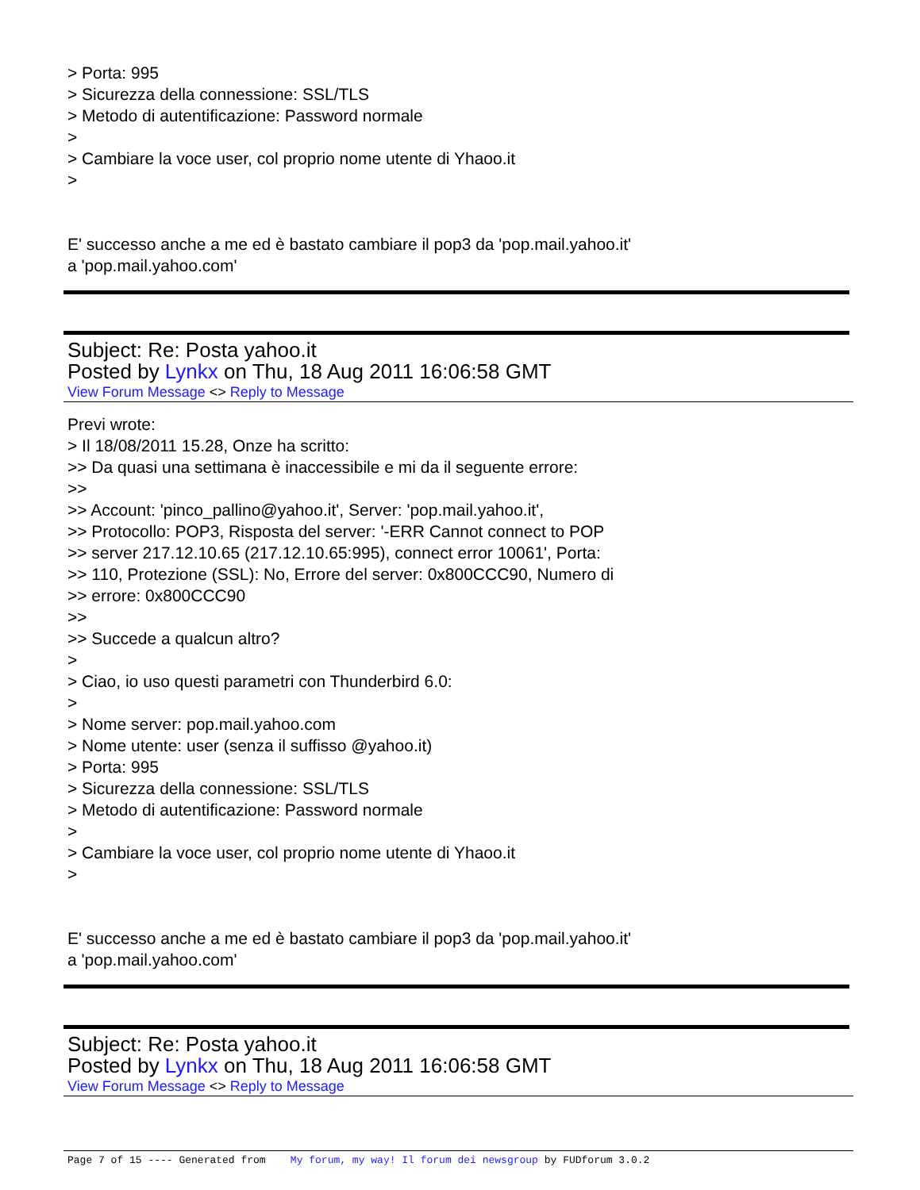> Porta: 995
> Sicurezza della connessione: SSL/TLS
> Metodo di autentificazione: Password normale
>
> Cambiare la voce user, col proprio nome utente di Yhaoo.it
>
E' successo anche a me ed è bastato cambiare il pop3 da 'pop.mail.yahoo.it'
a 'pop.mail.yahoo.com'
Subject: Re: Posta yahoo.it
Posted by Lynkx on Thu, 18 Aug 2011 16:06:58 GMT
View Forum Message <> Reply to Message
Previ wrote:
> Il 18/08/2011 15.28, Onze ha scritto:
>> Da quasi una settimana è inaccessibile e mi da il seguente errore:
>>
>> Account: 'pinco_pallino@yahoo.it', Server: 'pop.mail.yahoo.it',
>> Protocollo: POP3, Risposta del server: '-ERR Cannot connect to POP
>> server 217.12.10.65 (217.12.10.65:995), connect error 10061', Porta:
>> 110, Protezione (SSL): No, Errore del server: 0x800CCC90, Numero di
>> errore: 0x800CCC90
>>
>> Succede a qualcun altro?
>
> Ciao, io uso questi parametri con Thunderbird 6.0:
>
> Nome server: pop.mail.yahoo.com
> Nome utente: user (senza il suffisso @yahoo.it)
> Porta: 995
> Sicurezza della connessione: SSL/TLS
> Metodo di autentificazione: Password normale
>
> Cambiare la voce user, col proprio nome utente di Yhaoo.it
>
E' successo anche a me ed è bastato cambiare il pop3 da 'pop.mail.yahoo.it'
a 'pop.mail.yahoo.com'
Subject: Re: Posta yahoo.it
Posted by Lynkx on Thu, 18 Aug 2011 16:06:58 GMT
View Forum Message <> Reply to Message
Page 7 of 15 ---- Generated from My forum, my way! Il forum dei newsgroup by FUDforum 3.0.2